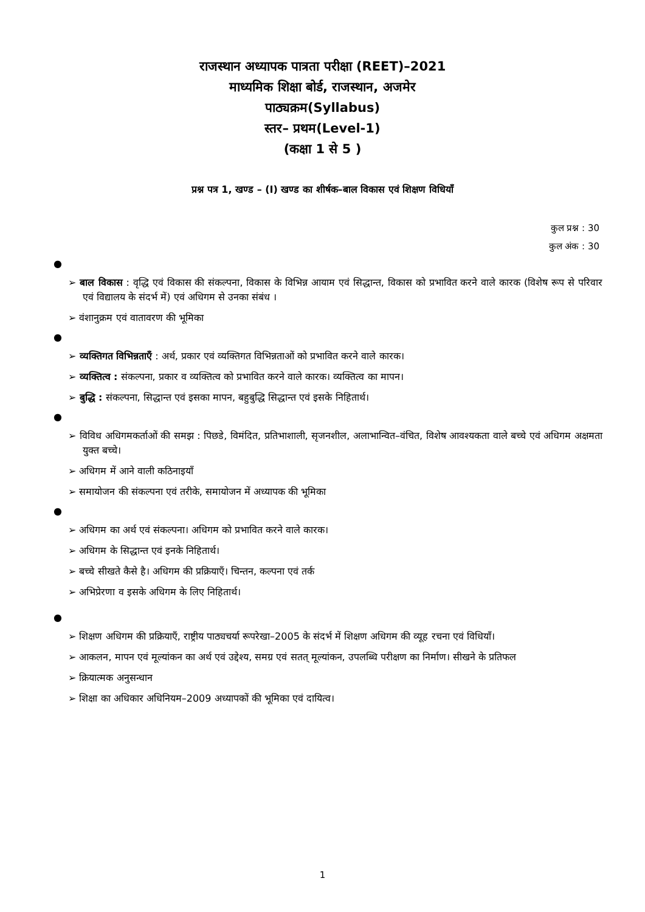राजस्थान अध्यापक पात्रता परीक्षा (REET)–2021
माध्यमिक शिक्षा बोर्ड, राजस्थान, अजमेर
पाठ्यक्रम(Syllabus)
स्तर– प्रथम(Level-1)
(कक्षा 1 से 5 )
प्रश्न पत्र 1, खण्ड – (I) खण्ड का शीर्षक–बाल विकास एवं शिक्षण विधियाँ
कुल प्रश्न : 30
कुल अंक : 30
●
➢ बाल विकास : वृद्धि एवं विकास की संकल्पना, विकास के विभिन्न आयाम एवं सिद्धान्त, विकास को प्रभावित करने वाले कारक (विशेष रूप से परिवार एवं विद्यालय के संदर्भ में) एवं अधिगम से उनका संबंध ।
➢ वंशानुक्रम एवं वातावरण की भूमिका
●
➢ व्यक्तिगत विभिन्नताएँ : अर्थ, प्रकार एवं व्यक्तिगत विभिन्नताओं को प्रभावित करने वाले कारक।
➢ व्यक्तित्व : संकल्पना, प्रकार व व्यक्तित्व को प्रभावित करने वाले कारक। व्यक्तित्व का मापन।
➢ बुद्धि : संकल्पना, सिद्धान्त एवं इसका मापन, बहुबुद्धि सिद्धान्त एवं इसके निहितार्थ।
●
➢ विविध अधिगमकर्ताओं की समझ : पिछडे, विमंदित, प्रतिभाशाली, सृजनशील, अलाभान्वित–वंचित, विशेष आवश्यकता वाले बच्चे एवं अधिगम अक्षमता युक्त बच्चे।
➢ अधिगम में आने वाली कठिनाइयाँ
➢ समायोजन की संकल्पना एवं तरीके, समायोजन में अध्यापक की भूमिका
●
➢ अधिगम का अर्थ एवं संकल्पना। अधिगम को प्रभावित करने वाले कारक।
➢ अधिगम के सिद्धान्त एवं इनके निहितार्थ।
➢ बच्चे सीखते कैसे है। अधिगम की प्रक्रियाएँ। चिन्तन, कल्पना एवं तर्क
➢ अभिप्रेरणा व इसके अधिगम के लिए निहितार्थ।
●
➢ शिक्षण अधिगम की प्रक्रियाएँ, राष्ट्रीय पाठ्यचर्या रूपरेखा–2005 के संदर्भ में शिक्षण अधिगम की व्यूह रचना एवं विधियाँ।
➢ आकलन, मापन एवं मूल्यांकन का अर्थ एवं उद्देश्य, समग्र एवं सतत् मूल्यांकन, उपलब्धि परीक्षण का निर्माण। सीखने के प्रतिफल
➢ क्रियात्मक अनुसन्धान
➢ शिक्षा का अधिकार अधिनियम–2009 अध्यापकों की भूमिका एवं दायित्व।
1